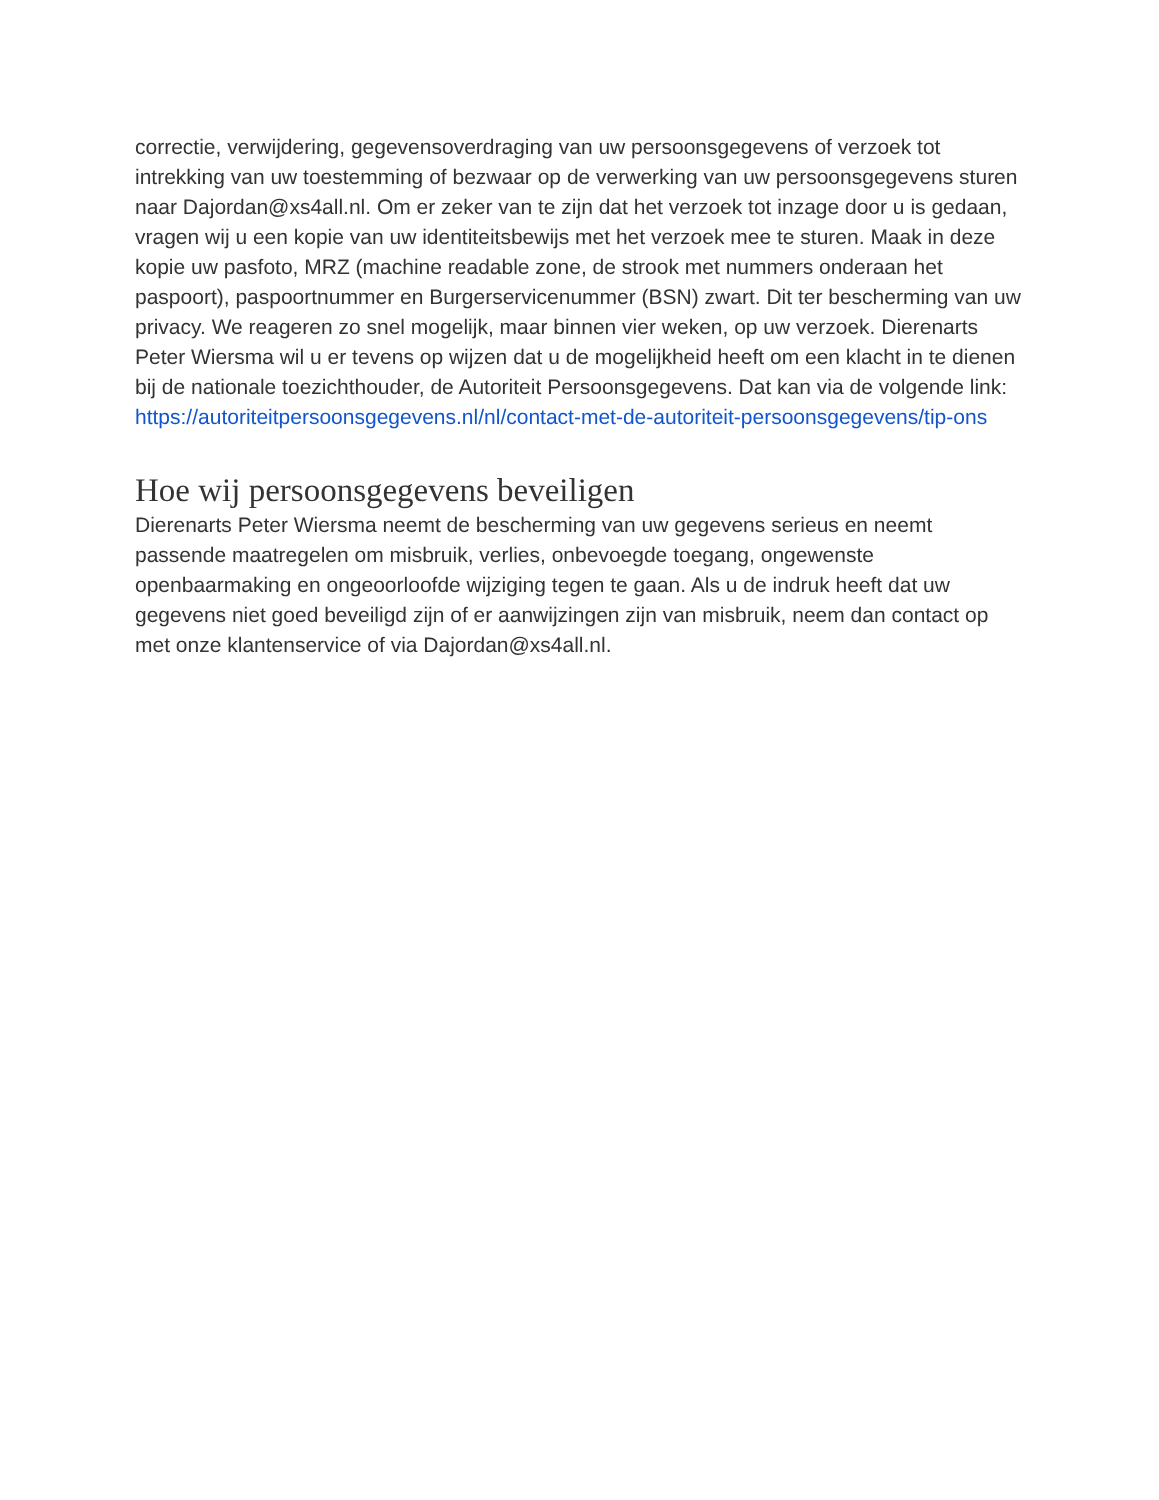correctie, verwijdering, gegevensoverdraging van uw persoonsgegevens of verzoek tot intrekking van uw toestemming of bezwaar op de verwerking van uw persoonsgegevens sturen naar Dajordan@xs4all.nl. Om er zeker van te zijn dat het verzoek tot inzage door u is gedaan, vragen wij u een kopie van uw identiteitsbewijs met het verzoek mee te sturen. Maak in deze kopie uw pasfoto, MRZ (machine readable zone, de strook met nummers onderaan het paspoort), paspoortnummer en Burgerservicenummer (BSN) zwart. Dit ter bescherming van uw privacy. We reageren zo snel mogelijk, maar binnen vier weken, op uw verzoek. Dierenarts Peter Wiersma wil u er tevens op wijzen dat u de mogelijkheid heeft om een klacht in te dienen bij de nationale toezichthouder, de Autoriteit Persoonsgegevens. Dat kan via de volgende link: https://autoriteitpersoonsgegevens.nl/nl/contact-met-de-autoriteit-persoonsgegevens/tip-ons
Hoe wij persoonsgegevens beveiligen
Dierenarts Peter Wiersma neemt de bescherming van uw gegevens serieus en neemt passende maatregelen om misbruik, verlies, onbevoegde toegang, ongewenste openbaarmaking en ongeoorloofde wijziging tegen te gaan. Als u de indruk heeft dat uw gegevens niet goed beveiligd zijn of er aanwijzingen zijn van misbruik, neem dan contact op met onze klantenservice of via Dajordan@xs4all.nl.